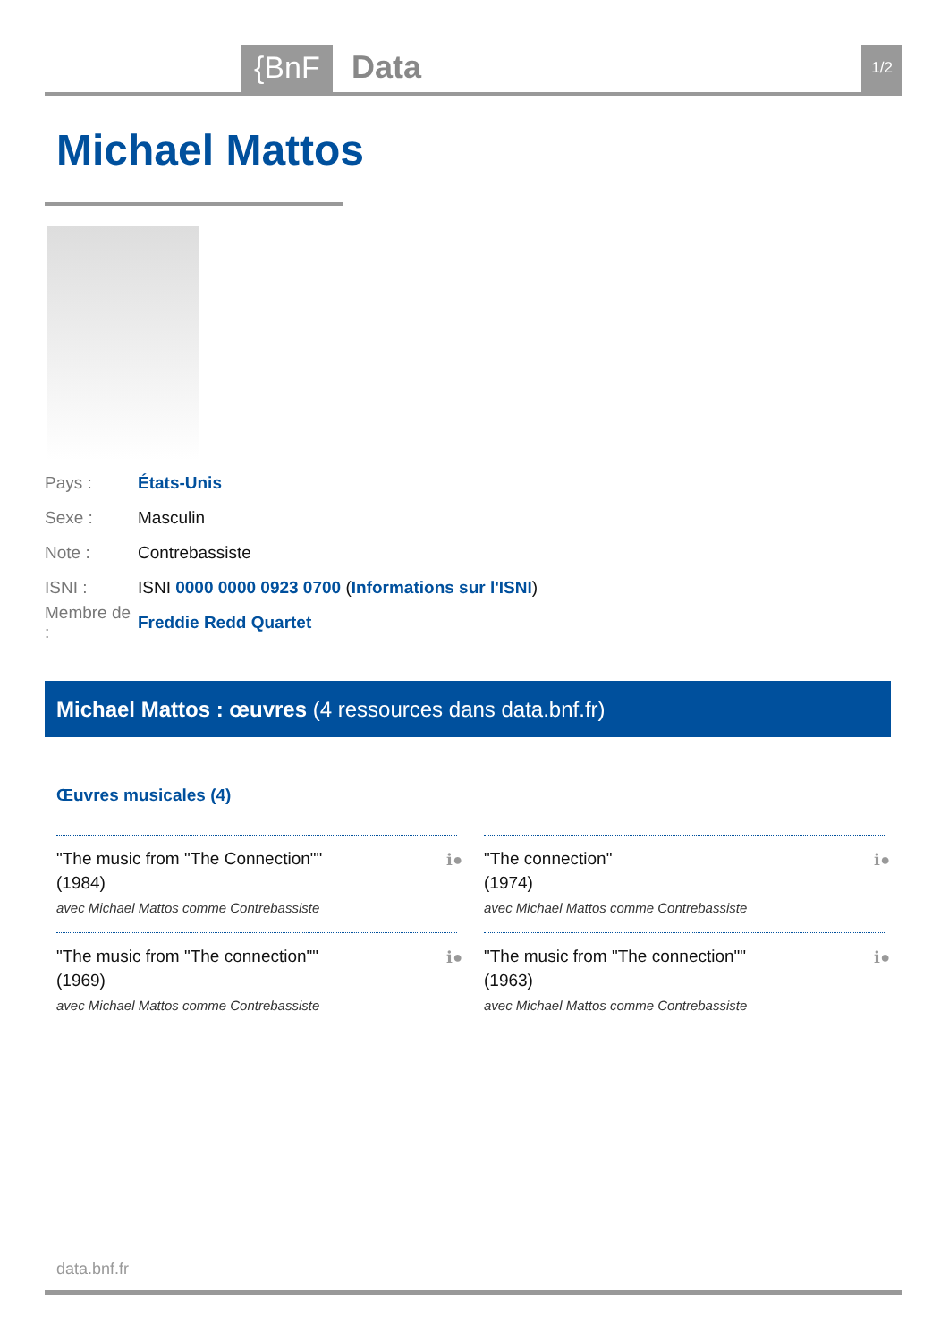{BnF Data 1/2
Michael Mattos
Pays : États-Unis
Sexe : Masculin
Note : Contrebassiste
ISNI : ISNI 0000 0000 0923 0700 (Informations sur l'ISNI)
Membre de : Freddie Redd Quartet
Michael Mattos : œuvres (4 ressources dans data.bnf.fr)
Œuvres musicales (4)
"The music from "The Connection""
(1984)
avec Michael Mattos comme Contrebassiste
ℹ●
"The connection"
(1974)
avec Michael Mattos comme Contrebassiste
ℹ●
"The music from "The connection""
(1969)
avec Michael Mattos comme Contrebassiste
ℹ●
"The music from "The connection""
(1963)
avec Michael Mattos comme Contrebassiste
ℹ●
data.bnf.fr